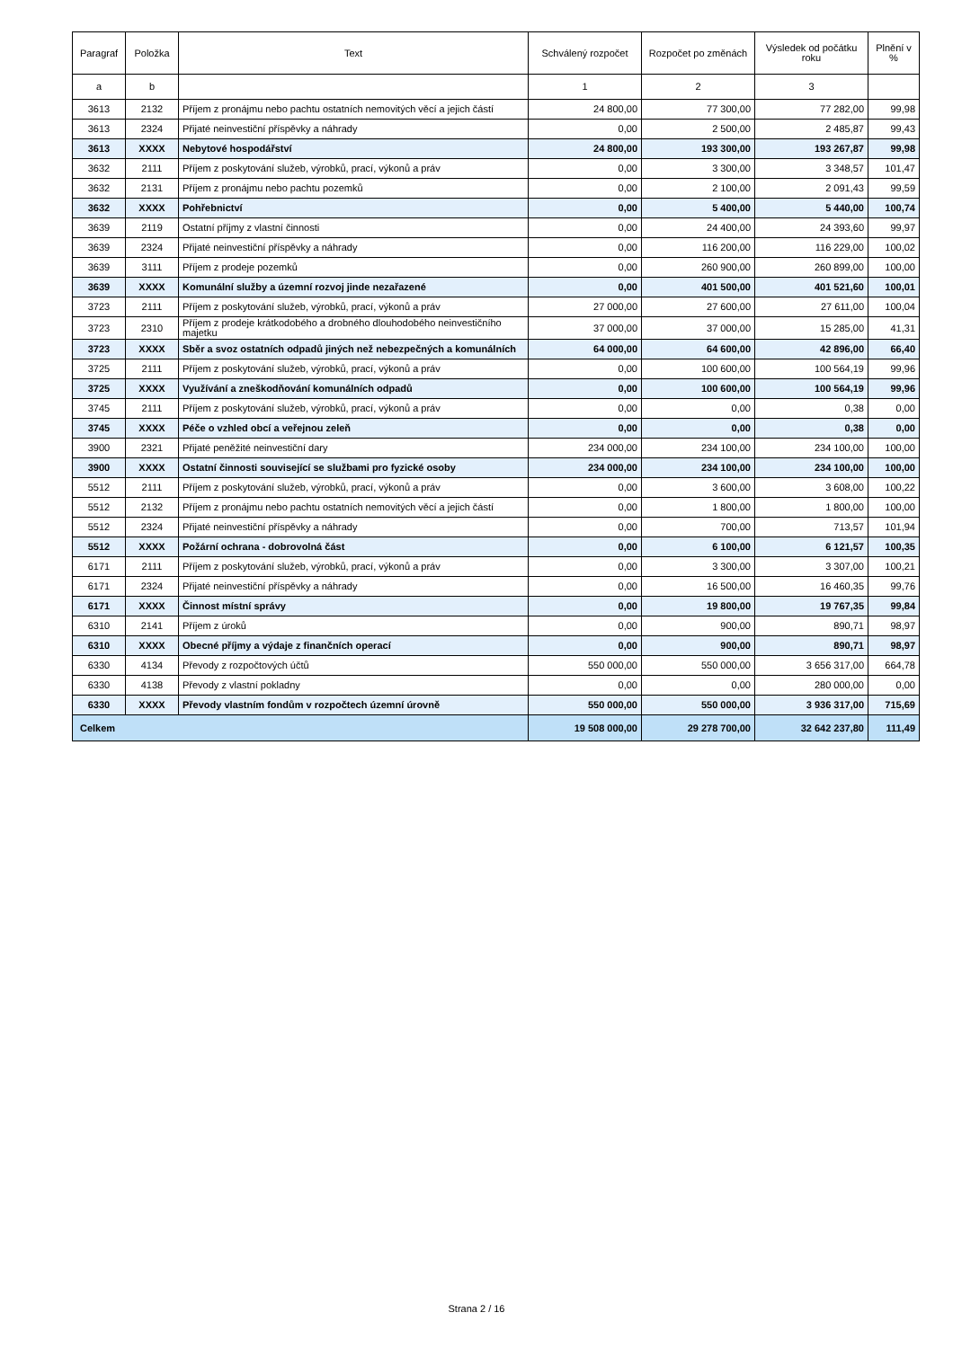| Paragraf | Položka | Text | Schválený rozpočet | Rozpočet po změnách | Výsledek od počátku roku | Plnění v % |
| --- | --- | --- | --- | --- | --- | --- |
| a | b | | 1 | 2 | 3 | |
| 3613 | 2132 | Příjem z pronájmu nebo pachtu ostatních nemovitých věcí a jejich částí | 24 800,00 | 77 300,00 | 77 282,00 | 99,98 |
| 3613 | 2324 | Přijaté neinvestiční příspěvky a náhrady | 0,00 | 2 500,00 | 2 485,87 | 99,43 |
| 3613 | XXXX | Nebytové hospodářství | 24 800,00 | 193 300,00 | 193 267,87 | 99,98 |
| 3632 | 2111 | Příjem z poskytování služeb, výrobků, prací, výkonů a práv | 0,00 | 3 300,00 | 3 348,57 | 101,47 |
| 3632 | 2131 | Příjem z pronájmu nebo pachtu pozemků | 0,00 | 2 100,00 | 2 091,43 | 99,59 |
| 3632 | XXXX | Pohřebnictví | 0,00 | 5 400,00 | 5 440,00 | 100,74 |
| 3639 | 2119 | Ostatní příjmy z vlastní činnosti | 0,00 | 24 400,00 | 24 393,60 | 99,97 |
| 3639 | 2324 | Přijaté neinvestiční příspěvky a náhrady | 0,00 | 116 200,00 | 116 229,00 | 100,02 |
| 3639 | 3111 | Příjem z prodeje pozemků | 0,00 | 260 900,00 | 260 899,00 | 100,00 |
| 3639 | XXXX | Komunální služby a územní rozvoj jinde nezařazené | 0,00 | 401 500,00 | 401 521,60 | 100,01 |
| 3723 | 2111 | Příjem z poskytování služeb, výrobků, prací, výkonů a práv | 27 000,00 | 27 600,00 | 27 611,00 | 100,04 |
| 3723 | 2310 | Příjem z prodeje krátkodobého a drobného dlouhodobého neinvestičního majetku | 37 000,00 | 37 000,00 | 15 285,00 | 41,31 |
| 3723 | XXXX | Sběr a svoz ostatních odpadů jiných než nebezpečných a komunálních | 64 000,00 | 64 600,00 | 42 896,00 | 66,40 |
| 3725 | 2111 | Příjem z poskytování služeb, výrobků, prací, výkonů a práv | 0,00 | 100 600,00 | 100 564,19 | 99,96 |
| 3725 | XXXX | Využívání a zneškodňování komunálních odpadů | 0,00 | 100 600,00 | 100 564,19 | 99,96 |
| 3745 | 2111 | Příjem z poskytování služeb, výrobků, prací, výkonů a práv | 0,00 | 0,00 | 0,38 | 0,00 |
| 3745 | XXXX | Péče o vzhled obcí a veřejnou zeleň | 0,00 | 0,00 | 0,38 | 0,00 |
| 3900 | 2321 | Přijaté peněžité neinvestiční dary | 234 000,00 | 234 100,00 | 234 100,00 | 100,00 |
| 3900 | XXXX | Ostatní činnosti související se službami pro fyzické osoby | 234 000,00 | 234 100,00 | 234 100,00 | 100,00 |
| 5512 | 2111 | Příjem z poskytování služeb, výrobků, prací, výkonů a práv | 0,00 | 3 600,00 | 3 608,00 | 100,22 |
| 5512 | 2132 | Příjem z pronájmu nebo pachtu ostatních nemovitých věcí a jejich částí | 0,00 | 1 800,00 | 1 800,00 | 100,00 |
| 5512 | 2324 | Přijaté neinvestiční příspěvky a náhrady | 0,00 | 700,00 | 713,57 | 101,94 |
| 5512 | XXXX | Požární ochrana - dobrovolná část | 0,00 | 6 100,00 | 6 121,57 | 100,35 |
| 6171 | 2111 | Příjem z poskytování služeb, výrobků, prací, výkonů a práv | 0,00 | 3 300,00 | 3 307,00 | 100,21 |
| 6171 | 2324 | Přijaté neinvestiční příspěvky a náhrady | 0,00 | 16 500,00 | 16 460,35 | 99,76 |
| 6171 | XXXX | Činnost místní správy | 0,00 | 19 800,00 | 19 767,35 | 99,84 |
| 6310 | 2141 | Příjem z úroků | 0,00 | 900,00 | 890,71 | 98,97 |
| 6310 | XXXX | Obecné příjmy a výdaje z finančních operací | 0,00 | 900,00 | 890,71 | 98,97 |
| 6330 | 4134 | Převody z rozpočtových účtů | 550 000,00 | 550 000,00 | 3 656 317,00 | 664,78 |
| 6330 | 4138 | Převody z vlastní pokladny | 0,00 | 0,00 | 280 000,00 | 0,00 |
| 6330 | XXXX | Převody vlastním fondům v rozpočtech územní úrovně | 550 000,00 | 550 000,00 | 3 936 317,00 | 715,69 |
| Celkem | | | 19 508 000,00 | 29 278 700,00 | 32 642 237,80 | 111,49 |
Strana 2 / 16